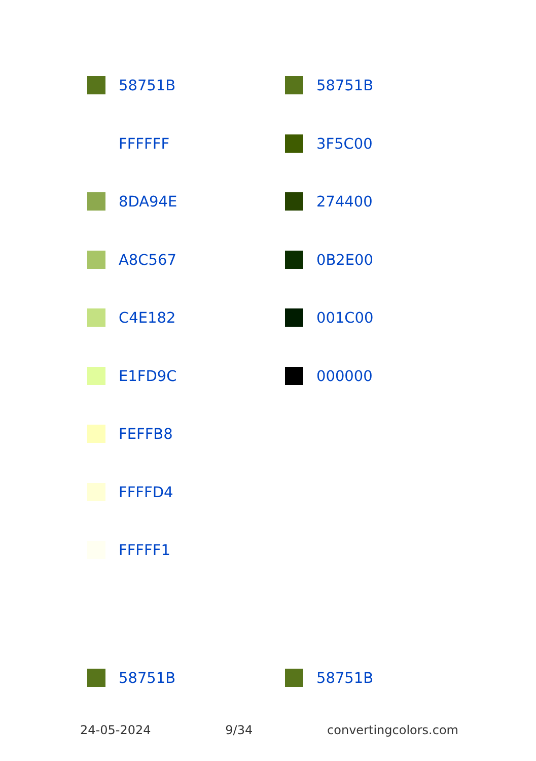58751B
FFFFFF
8DA94E
A8C567
C4E182
E1FD9C
FEFFB8
FFFFD4
FFFFF1
58751B
3F5C00
274400
0B2E00
001C00
000000
58751B 58751B
24-05-2024 9/34 convertingcolors.com